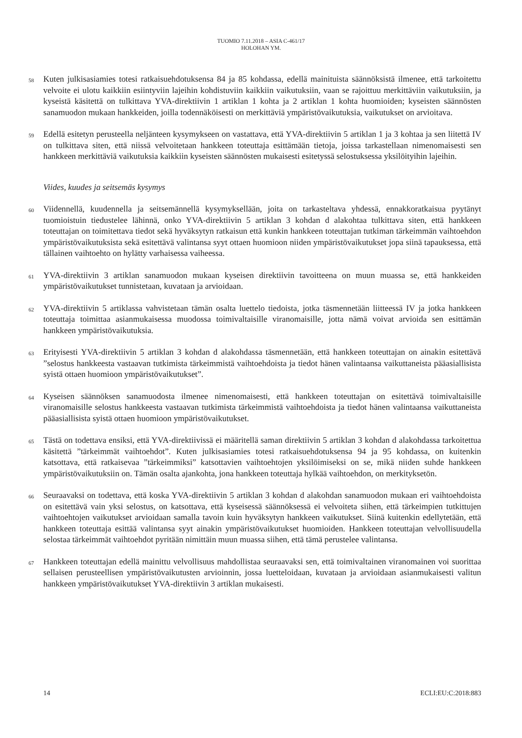TUOMIO 7.11.2018 – ASIA C-461/17
HOLOHAN YM.
58
Kuten julkisasiamies totesi ratkaisuehdotuksensa 84 ja 85 kohdassa, edellä mainituista säännöksistä ilmenee, että tarkoitettu velvoite ei ulotu kaikkiin esiintyviin lajeihin kohdistuviin kaikkiin vaikutuksiin, vaan se rajoittuu merkittäviin vaikutuksiin, ja kyseistä käsitettä on tulkittava YVA-direktiivin 1 artiklan 1 kohta ja 2 artiklan 1 kohta huomioiden; kyseisten säännösten sanamuodon mukaan hankkeiden, joilla todennäköisesti on merkittäviä ympäristövaikutuksia, vaikutukset on arvioitava.
59
Edellä esitetyn perusteella neljänteen kysymykseen on vastattava, että YVA-direktiivin 5 artiklan 1 ja 3 kohtaa ja sen liitettä IV on tulkittava siten, että niissä velvoitetaan hankkeen toteuttaja esittämään tietoja, joissa tarkastellaan nimenomaisesti sen hankkeen merkittäviä vaikutuksia kaikkiin kyseisten säännösten mukaisesti esitetyssä selostuksessa yksilöityihin lajeihin.
Viides, kuudes ja seitsemäs kysymys
60
Viidennellä, kuudennella ja seitsemännellä kysymyksellään, joita on tarkasteltava yhdessä, ennakkoratkaisua pyytänyt tuomioistuin tiedustelee lähinnä, onko YVA-direktiivin 5 artiklan 3 kohdan d alakohtaa tulkittava siten, että hankkeen toteuttajan on toimitettava tiedot sekä hyväksytyn ratkaisun että kunkin hankkeen toteuttajan tutkiman tärkeimmän vaihtoehdon ympäristövaikutuksista sekä esitettävä valintansa syyt ottaen huomioon niiden ympäristövaikutukset jopa siinä tapauksessa, että tällainen vaihtoehto on hylätty varhaisessa vaiheessa.
61
YVA-direktiivin 3 artiklan sanamuodon mukaan kyseisen direktiivin tavoitteena on muun muassa se, että hankkeiden ympäristövaikutukset tunnistetaan, kuvataan ja arvioidaan.
62
YVA-direktiivin 5 artiklassa vahvistetaan tämän osalta luettelo tiedoista, jotka täsmennetään liitteessä IV ja jotka hankkeen toteuttaja toimittaa asianmukaisessa muodossa toimivaltaisille viranomaisille, jotta nämä voivat arvioida sen esittämän hankkeen ympäristövaikutuksia.
63
Erityisesti YVA-direktiivin 5 artiklan 3 kohdan d alakohdassa täsmennetään, että hankkeen toteuttajan on ainakin esitettävä ”selostus hankkeesta vastaavan tutkimista tärkeimmistä vaihtoehdoista ja tiedot hänen valintaansa vaikuttaneista pääasiallisista syistä ottaen huomioon ympäristövaikutukset”.
64
Kyseisen säännöksen sanamuodosta ilmenee nimenomaisesti, että hankkeen toteuttajan on esitettävä toimivaltaisille viranomaisille selostus hankkeesta vastaavan tutkimista tärkeimmistä vaihtoehdoista ja tiedot hänen valintaansa vaikuttaneista pääasiallisista syistä ottaen huomioon ympäristövaikutukset.
65
Tästä on todettava ensiksi, että YVA-direktiivissä ei määritellä saman direktiivin 5 artiklan 3 kohdan d alakohdassa tarkoitettua käsitettä ”tärkeimmät vaihtoehdot”. Kuten julkisasiamies totesi ratkaisuehdotuksensa 94 ja 95 kohdassa, on kuitenkin katsottava, että ratkaisevaa ”tärkeimmiksi” katsottavien vaihtoehtojen yksilöimiseksi on se, mikä niiden suhde hankkeen ympäristövaikutuksiin on. Tämän osalta ajankohta, jona hankkeen toteuttaja hylkää vaihtoehdon, on merkityksetön.
66
Seuraavaksi on todettava, että koska YVA-direktiivin 5 artiklan 3 kohdan d alakohdan sanamuodon mukaan eri vaihtoehdoista on esitettävä vain yksi selostus, on katsottava, että kyseisessä säännöksessä ei velvoiteta siihen, että tärkeimpien tutkittujen vaihtoehtojen vaikutukset arvioidaan samalla tavoin kuin hyväksytyn hankkeen vaikutukset. Siinä kuitenkin edellytetään, että hankkeen toteuttaja esittää valintansa syyt ainakin ympäristövaikutukset huomioiden. Hankkeen toteuttajan velvollisuudella selostaa tärkeimmät vaihtoehdot pyritään nimittäin muun muassa siihen, että tämä perustelee valintansa.
67
Hankkeen toteuttajan edellä mainittu velvollisuus mahdollistaa seuraavaksi sen, että toimivaltainen viranomainen voi suorittaa sellaisen perusteellisen ympäristövaikutusten arvioinnin, jossa luetteloidaan, kuvataan ja arvioidaan asianmukaisesti valitun hankkeen ympäristövaikutukset YVA-direktiivin 3 artiklan mukaisesti.
14 ECLI:EU:C:2018:883